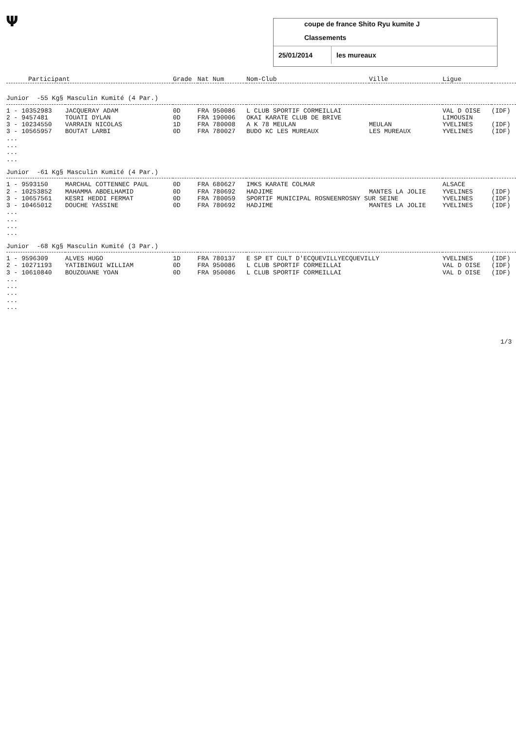Ψ
coupe de france Shito Ryu kumite J
Classements
25/01/2014 les mureaux
| Participant | | Grade | Nat Num | Nom-Club | Ville | Ligue | |
| --- | --- | --- | --- | --- | --- | --- | --- |
| Junior -55 Kg§ Masculin Kumité (4 Par.) | | | | | | | |
| 1 - 10352983 | JACQUERAY ADAM | 0D | FRA 950086 | L CLUB SPORTIF CORMEILLAI | | VAL D OISE | (IDF) |
| 2 - 9457481 | TOUATI DYLAN | 0D | FRA 190006 | OKAI KARATE CLUB DE BRIVE | | LIMOUSIN | |
| 3 - 10234550 | VARRAIN NICOLAS | 1D | FRA 780008 | A K 78 MEULAN | MEULAN | YVELINES | (IDF) |
| 3 - 10565957 | BOUTAT LARBI | 0D | FRA 780027 | BUDO KC LES MUREAUX | LES MUREAUX | YVELINES | (IDF) |
| ... ... ... ... | | | | | | | |
| Junior -61 Kg§ Masculin Kumité (4 Par.) | | | | | | | |
| 1 - 9593150 | MARCHAL COTTENNEC PAUL | 0D | FRA 680627 | IMKS KARATE COLMAR | | ALSACE | |
| 2 - 10253852 | MAHAMMA ABDELHAMID | 0D | FRA 780692 | HADJIME | MANTES LA JOLIE | YVELINES | (IDF) |
| 3 - 10657561 | KESRI HEDDI FERMAT | 0D | FRA 780059 | SPORTIF MUNICIPAL ROSNEENROSNY SUR SEINE | | YVELINES | (IDF) |
| 3 - 10465012 | DOUCHE YASSINE | 0D | FRA 780692 | HADJIME | MANTES LA JOLIE | YVELINES | (IDF) |
| ... ... ... ... | | | | | | | |
| Junior -68 Kg§ Masculin Kumité (3 Par.) | | | | | | | |
| 1 - 9596309 | ALVES HUGO | 1D | FRA 780137 | E SP ET CULT D'ECQUEVILLYECQUEVILLY | | YVELINES | (IDF) |
| 2 - 10271193 | YATIBINGUI WILLIAM | 0D | FRA 950086 | L CLUB SPORTIF CORMEILLAI | | VAL D OISE | (IDF) |
| 3 - 10610840 | BOUZOUANE YOAN | 0D | FRA 950086 | L CLUB SPORTIF CORMEILLAI | | VAL D OISE | (IDF) |
| ... ... ... ... ... | | | | | | | |
1/3